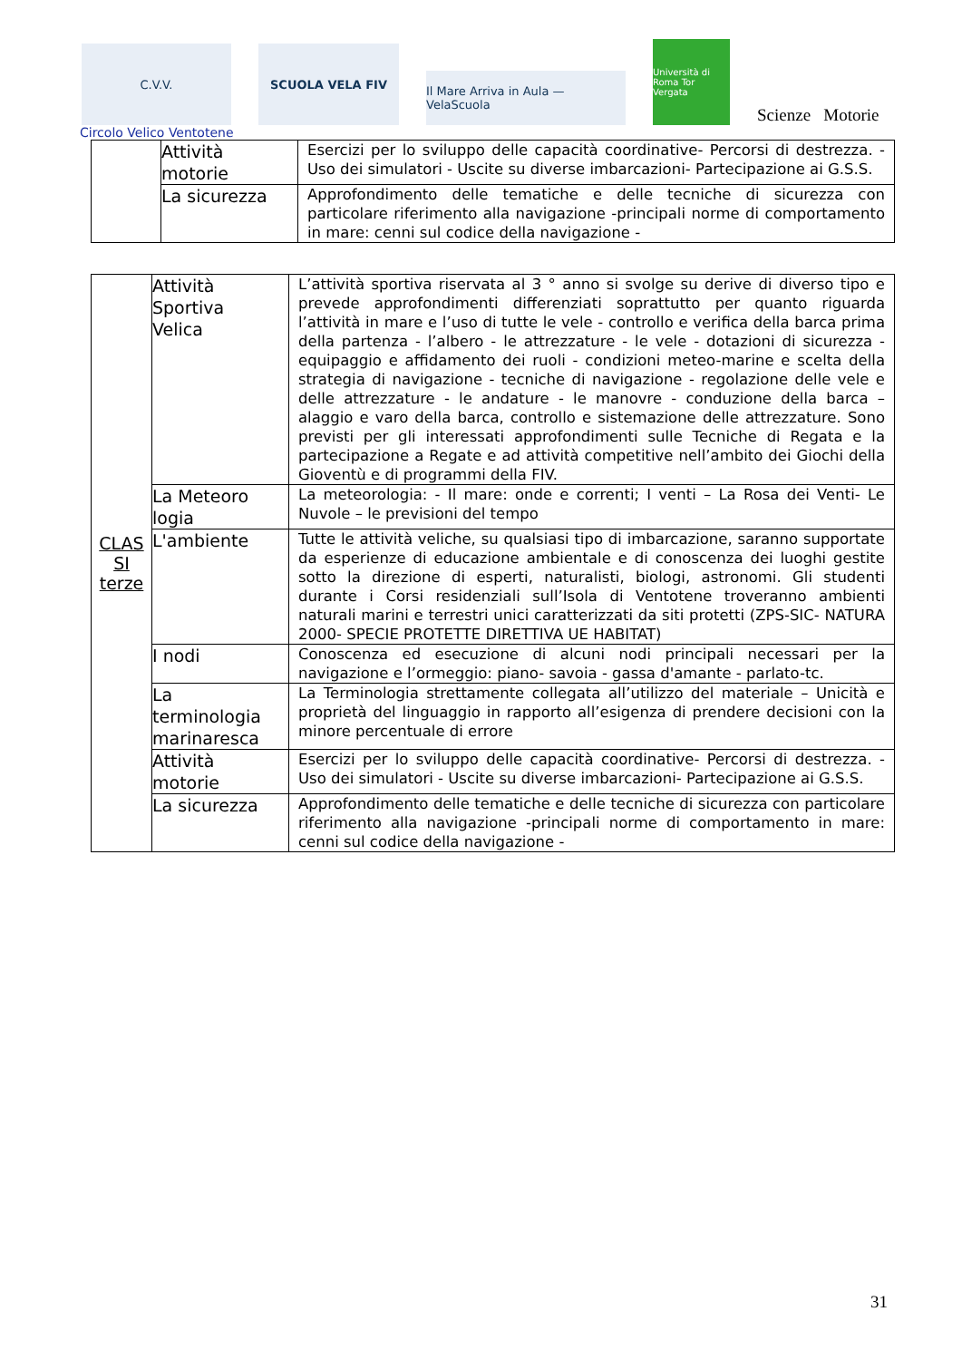C.V.V.
SCUOLA VELA FIV
Il Mare Arriva in Aula — VelaScuola
Università di Roma Tor Vergata
Scienze Motorie
Circolo Velico Ventotene
| | Attività motorie | Esercizi per lo sviluppo delle capacità coordinative- Percorsi di destrezza. - Uso dei simulatori - Uscite su diverse imbarcazioni- Partecipazione ai G.S.S. |
| | La sicurezza | Approfondimento delle tematiche e delle tecniche di sicurezza con particolare riferimento alla navigazione -principali norme di comportamento in mare: cenni sul codice della navigazione - |
| CLAS SI terze | Attività Sportiva Velica | L’attività sportiva riservata al 3 ° anno si svolge su derive di diverso tipo e prevede approfondimenti differenziati soprattutto per quanto riguarda l’attività in mare e l’uso di tutte le vele - controllo e verifica della barca prima della partenza - l’albero - le attrezzature - le vele - dotazioni di sicurezza - equipaggio e affidamento dei ruoli - condizioni meteo-marine e scelta della strategia di navigazione - tecniche di navigazione - regolazione delle vele e delle attrezzature - le andature - le manovre - conduzione della barca – alaggio e varo della barca, controllo e sistemazione delle attrezzature. Sono previsti per gli interessati approfondimenti sulle Tecniche di Regata e la partecipazione a Regate e ad attività competitive nell’ambito dei Giochi della Gioventù e di programmi della FIV. |
| | La Meteoro logia | La meteorologia: - Il mare: onde e correnti; I venti – La Rosa dei Venti- Le Nuvole – le previsioni del tempo |
| | L'ambiente | Tutte le attività veliche, su qualsiasi tipo di imbarcazione, saranno supportate da esperienze di educazione ambientale e di conoscenza dei luoghi gestite sotto la direzione di esperti, naturalisti, biologi, astronomi. Gli studenti durante i Corsi residenziali sull’Isola di Ventotene troveranno ambienti naturali marini e terrestri unici caratterizzati da siti protetti (ZPS-SIC- NATURA 2000- SPECIE PROTETTE DIRETTIVA UE HABITAT) |
| | I nodi | Conoscenza ed esecuzione di alcuni nodi principali necessari per la navigazione e l’ormeggio: piano- savoia - gassa d'amante - parlato-tc. |
| | La terminologia marinaresca | La Terminologia strettamente collegata all’utilizzo del materiale – Unicità e proprietà del linguaggio in rapporto all’esigenza di prendere decisioni con la minore percentuale di errore |
| | Attività motorie | Esercizi per lo sviluppo delle capacità coordinative- Percorsi di destrezza. - Uso dei simulatori - Uscite su diverse imbarcazioni- Partecipazione ai G.S.S. |
| | La sicurezza | Approfondimento delle tematiche e delle tecniche di sicurezza con particolare riferimento alla navigazione -principali norme di comportamento in mare: cenni sul codice della navigazione - |
31